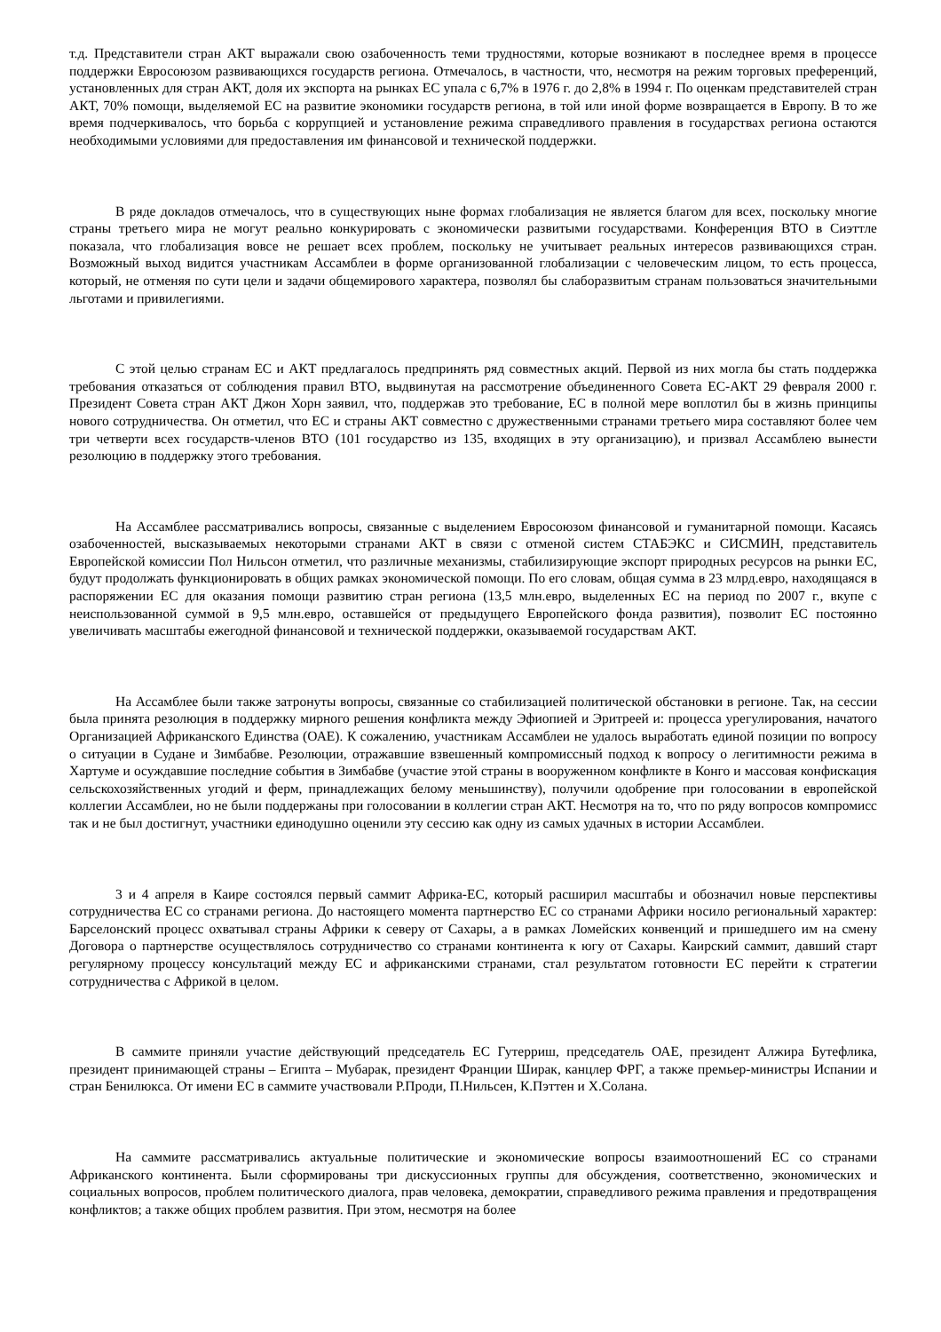т.д. Представители стран АКТ выражали свою озабоченность теми трудностями, которые возникают в последнее время в процессе поддержки Евросоюзом развивающихся государств региона. Отмечалось, в частности, что, несмотря на режим торговых преференций, установленных для стран АКТ, доля их экспорта на рынках ЕС упала с 6,7% в 1976 г. до 2,8% в 1994 г. По оценкам представителей стран АКТ, 70% помощи, выделяемой ЕС на развитие экономики государств региона, в той или иной форме возвращается в Европу. В то же время подчеркивалось, что борьба с коррупцией и установление режима справедливого правления в государствах региона остаются необходимыми условиями для предоставления им финансовой и технической поддержки.
В ряде докладов отмечалось, что в существующих ныне формах глобализация не является благом для всех, поскольку многие страны третьего мира не могут реально конкурировать с экономически развитыми государствами. Конференция ВТО в Сиэттле показала, что глобализация вовсе не решает всех проблем, поскольку не учитывает реальных интересов развивающихся стран. Возможный выход видится участникам Ассамблеи в форме организованной глобализации с человеческим лицом, то есть процесса, который, не отменяя по сути цели и задачи общемирового характера, позволял бы слаборазвитым странам пользоваться значительными льготами и привилегиями.
С этой целью странам ЕС и АКТ предлагалось предпринять ряд совместных акций. Первой из них могла бы стать поддержка требования отказаться от соблюдения правил ВТО, выдвинутая на рассмотрение объединенного Совета ЕС-АКТ 29 февраля 2000 г. Президент Совета стран АКТ Джон Хорн заявил, что, поддержав это требование, ЕС в полной мере воплотил бы в жизнь принципы нового сотрудничества. Он отметил, что ЕС и страны АКТ совместно с дружественными странами третьего мира составляют более чем три четверти всех государств-членов ВТО (101 государство из 135, входящих в эту организацию), и призвал Ассамблею вынести резолюцию в поддержку этого требования.
На Ассамблее рассматривались вопросы, связанные с выделением Евросоюзом финансовой и гуманитарной помощи. Касаясь озабоченностей, высказываемых некоторыми странами АКТ в связи с отменой систем СТАБЭКС и СИСМИН, представитель Европейской комиссии Пол Нильсон отметил, что различные механизмы, стабилизирующие экспорт природных ресурсов на рынки ЕС, будут продолжать функционировать в общих рамках экономической помощи. По его словам, общая сумма в 23 млрд.евро, находящаяся в распоряжении ЕС для оказания помощи развитию стран региона (13,5 млн.евро, выделенных ЕС на период по 2007 г., вкупе с неиспользованной суммой в 9,5 млн.евро, оставшейся от предыдущего Европейского фонда развития), позволит ЕС постоянно увеличивать масштабы ежегодной финансовой и технической поддержки, оказываемой государствам АКТ.
На Ассамблее были также затронуты вопросы, связанные со стабилизацией политической обстановки в регионе. Так, на сессии была принята резолюция в поддержку мирного решения конфликта между Эфиопией и Эритреей и: процесса урегулирования, начатого Организацией Африканского Единства (ОАЕ). К сожалению, участникам Ассамблеи не удалось выработать единой позиции по вопросу о ситуации в Судане и Зимбабве. Резолюции, отражавшие взвешенный компромиссный подход к вопросу о легитимности режима в Хартуме и осуждавшие последние события в Зимбабве (участие этой страны в вооруженном конфликте в Конго и массовая конфискация сельскохозяйственных угодий и ферм, принадлежащих белому меньшинству), получили одобрение при голосовании в европейской коллегии Ассамблеи, но не были поддержаны при голосовании в коллегии стран АКТ. Несмотря на то, что по ряду вопросов компромисс так и не был достигнут, участники единодушно оценили эту сессию как одну из самых удачных в истории Ассамблеи.
3 и 4 апреля в Каире состоялся первый саммит Африка-ЕС, который расширил масштабы и обозначил новые перспективы сотрудничества ЕС со странами региона. До настоящего момента партнерство ЕС со странами Африки носило региональный характер: Барселонский процесс охватывал страны Африки к северу от Сахары, а в рамках Ломейских конвенций и пришедшего им на смену Договора о партнерстве осуществлялось сотрудничество со странами континента к югу от Сахары. Каирский саммит, давший старт регулярному процессу консультаций между ЕС и африканскими странами, стал результатом готовности ЕС перейти к стратегии сотрудничества с Африкой в целом.
В саммите приняли участие действующий председатель ЕС Гутерриш, председатель ОАЕ, президент Алжира Бутефлика, президент принимающей страны – Египта – Мубарак, президент Франции Ширак, канцлер ФРГ, а также премьер-министры Испании и стран Бенилюкса. От имени ЕС в саммите участвовали Р.Проди, П.Нильсен, К.Пэттен и Х.Солана.
На саммите рассматривались актуальные политические и экономические вопросы взаимоотношений ЕС со странами Африканского континента. Были сформированы три дискуссионных группы для обсуждения, соответственно, экономических и социальных вопросов, проблем политического диалога, прав человека, демократии, справедливого режима правления и предотвращения конфликтов; а также общих проблем развития. При этом, несмотря на более